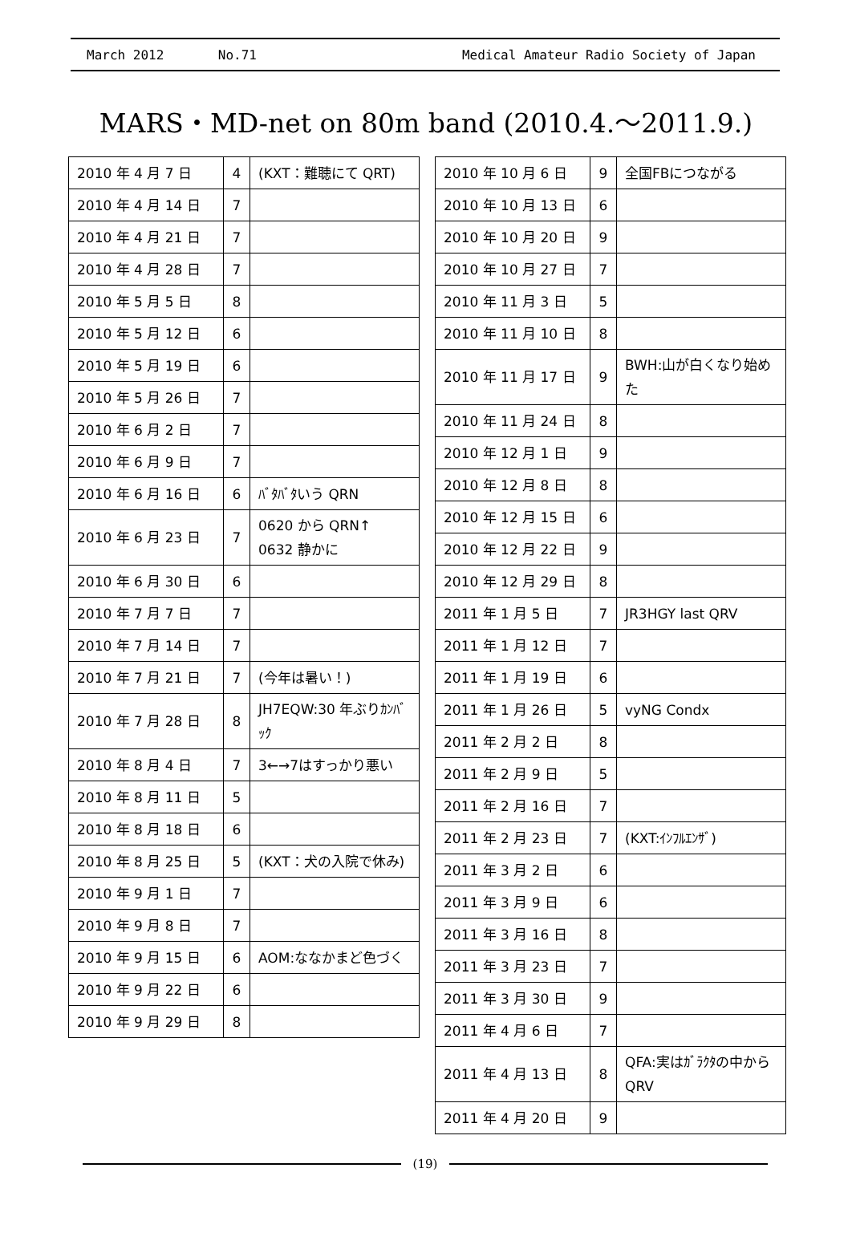March 2012 No.71 Medical Amateur Radio Society of Japan
MARS・MD-net on 80m band (2010.4.～2011.9.)
| 2010 年 4 月 7 日 | 4 | (KXT：難聴にて QRT) |
| 2010 年 4 月 14 日 | 7 | |
| 2010 年 4 月 21 日 | 7 | |
| 2010 年 4 月 28 日 | 7 | |
| 2010 年 5 月 5 日 | 8 | |
| 2010 年 5 月 12 日 | 6 | |
| 2010 年 5 月 19 日 | 6 | |
| 2010 年 5 月 26 日 | 7 | |
| 2010 年 6 月 2 日 | 7 | |
| 2010 年 6 月 9 日 | 7 | |
| 2010 年 6 月 16 日 | 6 | ﾊﾞﾀﾊﾞﾀいう QRN |
| 2010 年 6 月 23 日 | 7 | 0620 から QRN↑ 0632 静かに |
| 2010 年 6 月 30 日 | 6 | |
| 2010 年 7 月 7 日 | 7 | |
| 2010 年 7 月 14 日 | 7 | |
| 2010 年 7 月 21 日 | 7 | (今年は暑い！) |
| 2010 年 7 月 28 日 | 8 | JH7EQW:30 年ぶりｶﾝﾊﾞｯｸ |
| 2010 年 8 月 4 日 | 7 | 3←→7はすっかり悪い |
| 2010 年 8 月 11 日 | 5 | |
| 2010 年 8 月 18 日 | 6 | |
| 2010 年 8 月 25 日 | 5 | (KXT：犬の入院で休み) |
| 2010 年 9 月 1 日 | 7 | |
| 2010 年 9 月 8 日 | 7 | |
| 2010 年 9 月 15 日 | 6 | AOM:ななかまど色づく |
| 2010 年 9 月 22 日 | 6 | |
| 2010 年 9 月 29 日 | 8 | |
| 2010 年 10 月 6 日 | 9 | 全国FBにつながる |
| 2010 年 10 月 13 日 | 6 | |
| 2010 年 10 月 20 日 | 9 | |
| 2010 年 10 月 27 日 | 7 | |
| 2010 年 11 月 3 日 | 5 | |
| 2010 年 11 月 10 日 | 8 | |
| 2010 年 11 月 17 日 | 9 | BWH:山が白くなり始めた |
| 2010 年 11 月 24 日 | 8 | |
| 2010 年 12 月 1 日 | 9 | |
| 2010 年 12 月 8 日 | 8 | |
| 2010 年 12 月 15 日 | 6 | |
| 2010 年 12 月 22 日 | 9 | |
| 2010 年 12 月 29 日 | 8 | |
| 2011 年 1 月 5 日 | 7 | JR3HGY last QRV |
| 2011 年 1 月 12 日 | 7 | |
| 2011 年 1 月 19 日 | 6 | |
| 2011 年 1 月 26 日 | 5 | vyNG Condx |
| 2011 年 2 月 2 日 | 8 | |
| 2011 年 2 月 9 日 | 5 | |
| 2011 年 2 月 16 日 | 7 | |
| 2011 年 2 月 23 日 | 7 | (KXT:ｲﾝﾌﾙｴﾝｻﾞ) |
| 2011 年 3 月 2 日 | 6 | |
| 2011 年 3 月 9 日 | 6 | |
| 2011 年 3 月 16 日 | 8 | |
| 2011 年 3 月 23 日 | 7 | |
| 2011 年 3 月 30 日 | 9 | |
| 2011 年 4 月 6 日 | 7 | |
| 2011 年 4 月 13 日 | 8 | QFA:実はｶﾞﾗｸﾀの中から QRV |
| 2011 年 4 月 20 日 | 9 | |
(19)